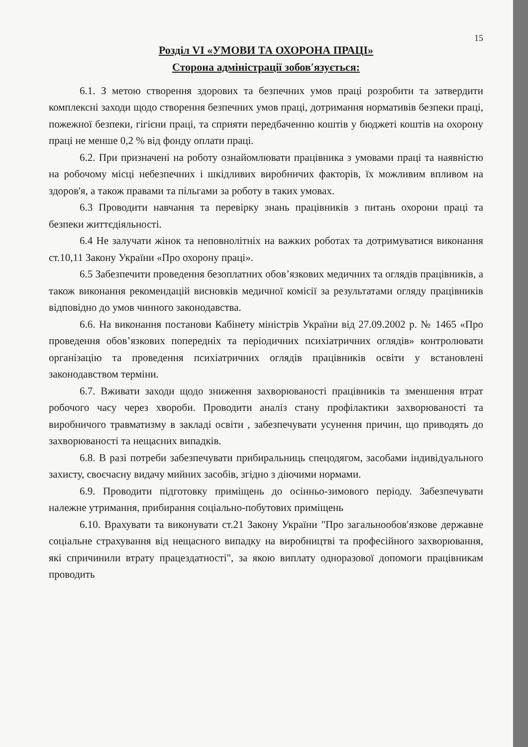15
Розділ VI «УМОВИ ТА ОХОРОНА ПРАЦІ»
Сторона адміністрації зобов′язується:
6.1. З метою створення здорових та безпечних умов праці розробити та затвердити комплексні заходи щодо створення безпечних умов праці, дотримання нормативів безпеки праці, пожежної безпеки, гігієни праці, та сприяти передбаченню коштів у бюджеті коштів на охорону праці не менше 0,2 % від фонду оплати праці.
6.2. При призначені на роботу ознайомлювати працівника з умовами праці та наявністю на робочому місці небезпечних і шкідливих виробничих факторів, їх можливим впливом на здоров'я, а також правами та пільгами за роботу в таких умовах.
6.3 Проводити навчання та перевірку знань працівників з питань охорони праці та безпеки життєдіяльності.
6.4 Не залучати жінок та неповнолітніх на важких роботах та дотримуватися виконання ст.10,11 Закону України «Про охорону праці».
6.5 Забезпечити проведення безоплатних обов’язкових медичних та оглядів працівників, а також виконання рекомендацій висновків медичної комісії за результатами огляду працівників відповідно до умов чинного законодавства.
6.6. На виконання постанови Кабінету міністрів України від 27.09.2002 р. № 1465 «Про проведення обов’язкових попередніх та періодичних психіатричних оглядів» контролювати організацію та проведення психіатричних оглядів працівників освіти у встановлені законодавством терміни.
6.7. Вживати заходи щодо зниження захворюваності працівників та зменшення втрат робочого часу через хвороби. Проводити аналіз стану профілактики захворюваності та виробничого травматизму в закладі освіти , забезпечувати усунення причин, що приводять до захворюваності та нещасних випадків.
6.8. В разі потреби забезпечувати прибиральниць спецодягом, засобами індивідуального захисту, своєчасну видачу мийних засобів, згідно з діючими нормами.
6.9. Проводити підготовку приміщень до осінньо-зимового періоду. Забезпечувати належне утримання, прибирання соціально-побутових приміщень
6.10. Врахувати та виконувати ст.21 Закону України "Про загальнообов′язкове державне соціальне страхування від нещасного випадку на виробництві та професійного захворювання, які спричинили втрату працездатності", за якою виплату одноразової допомоги працівникам проводить